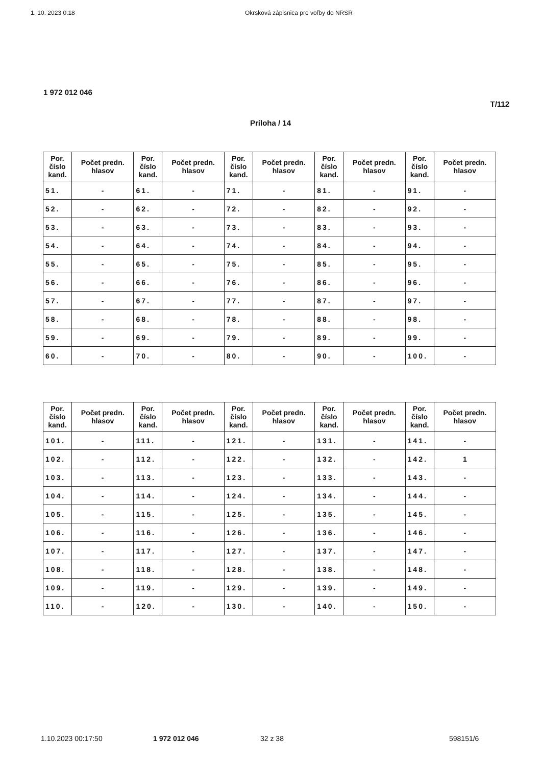1. 10. 2023 0:18 Okrsková zápisnica pre voľby do NRSR
1 972 012 046
T/112
Príloha / 14
| Por. číslo kand. | Počet predn. hlasov | Por. číslo kand. | Počet predn. hlasov | Por. číslo kand. | Počet predn. hlasov | Por. číslo kand. | Počet predn. hlasov | Por. číslo kand. | Počet predn. hlasov |
| --- | --- | --- | --- | --- | --- | --- | --- | --- | --- |
| 51. | - | 61. | - | 71. | - | 81. | - | 91. | - |
| 52. | - | 62. | - | 72. | - | 82. | - | 92. | - |
| 53. | - | 63. | - | 73. | - | 83. | - | 93. | - |
| 54. | - | 64. | - | 74. | - | 84. | - | 94. | - |
| 55. | - | 65. | - | 75. | - | 85. | - | 95. | - |
| 56. | - | 66. | - | 76. | - | 86. | - | 96. | - |
| 57. | - | 67. | - | 77. | - | 87. | - | 97. | - |
| 58. | - | 68. | - | 78. | - | 88. | - | 98. | - |
| 59. | - | 69. | - | 79. | - | 89. | - | 99. | - |
| 60. | - | 70. | - | 80. | - | 90. | - | 100. | - |
| Por. číslo kand. | Počet predn. hlasov | Por. číslo kand. | Počet predn. hlasov | Por. číslo kand. | Počet predn. hlasov | Por. číslo kand. | Počet predn. hlasov | Por. číslo kand. | Počet predn. hlasov |
| --- | --- | --- | --- | --- | --- | --- | --- | --- | --- |
| 101. | - | 111. | - | 121. | - | 131. | - | 141. | - |
| 102. | - | 112. | - | 122. | - | 132. | - | 142. | 1 |
| 103. | - | 113. | - | 123. | - | 133. | - | 143. | - |
| 104. | - | 114. | - | 124. | - | 134. | - | 144. | - |
| 105. | - | 115. | - | 125. | - | 135. | - | 145. | - |
| 106. | - | 116. | - | 126. | - | 136. | - | 146. | - |
| 107. | - | 117. | - | 127. | - | 137. | - | 147. | - |
| 108. | - | 118. | - | 128. | - | 138. | - | 148. | - |
| 109. | - | 119. | - | 129. | - | 139. | - | 149. | - |
| 110. | - | 120. | - | 130. | - | 140. | - | 150. | - |
1.10.2023 00:17:50 1 972 012 046 32 z 38 598151/6